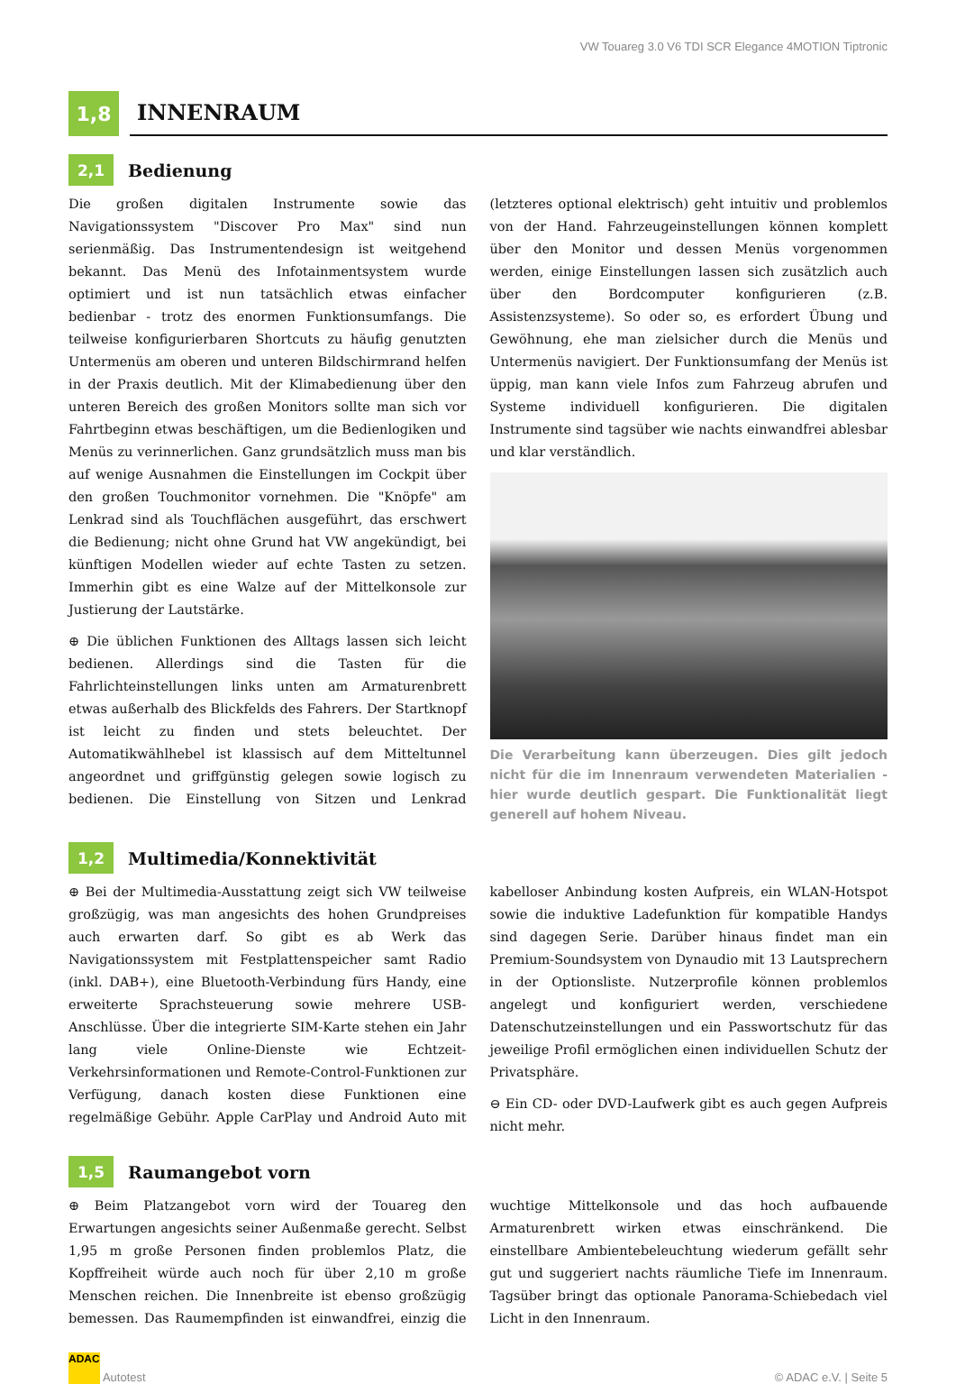VW Touareg 3.0 V6 TDI SCR Elegance 4MOTION Tiptronic
1,8
INNENRAUM
2,1
Bedienung
Die großen digitalen Instrumente sowie das Navigationssystem "Discover Pro Max" sind nun serienmäßig. Das Instrumentendesign ist weitgehend bekannt. Das Menü des Infotainmentsystem wurde optimiert und ist nun tatsächlich etwas einfacher bedienbar - trotz des enormen Funktionsumfangs. Die teilweise konfigurierbaren Shortcuts zu häufig genutzten Untermenüs am oberen und unteren Bildschirmrand helfen in der Praxis deutlich. Mit der Klimabedienung über den unteren Bereich des großen Monitors sollte man sich vor Fahrtbeginn etwas beschäftigen, um die Bedienlogiken und Menüs zu verinnerlichen. Ganz grundsätzlich muss man bis auf wenige Ausnahmen die Einstellungen im Cockpit über den großen Touchmonitor vornehmen. Die "Knöpfe" am Lenkrad sind als Touchflächen ausgeführt, das erschwert die Bedienung; nicht ohne Grund hat VW angekündigt, bei künftigen Modellen wieder auf echte Tasten zu setzen. Immerhin gibt es eine Walze auf der Mittelkonsole zur Justierung der Lautstärke.
⊕ Die üblichen Funktionen des Alltags lassen sich leicht bedienen. Allerdings sind die Tasten für die Fahrlichteinstellungen links unten am Armaturenbrett etwas außerhalb des Blickfelds des Fahrers. Der Startknopf ist leicht zu finden und stets beleuchtet. Der Automatikwählhebel ist klassisch auf dem Mitteltunnel angeordnet und griffgünstig gelegen sowie logisch zu bedienen. Die Einstellung von Sitzen und Lenkrad (letzteres optional elektrisch) geht intuitiv und problemlos von der Hand. Fahrzeugeinstellungen können komplett über den Monitor und dessen Menüs vorgenommen werden, einige Einstellungen lassen sich zusätzlich auch über den Bordcomputer konfigurieren (z.B. Assistenzsysteme). So oder so, es erfordert Übung und Gewöhnung, ehe man zielsicher durch die Menüs und Untermenüs navigiert. Der Funktionsumfang der Menüs ist üppig, man kann viele Infos zum Fahrzeug abrufen und Systeme individuell konfigurieren. Die digitalen Instrumente sind tagsüber wie nachts einwandfrei ablesbar und klar verständlich.
Die Verarbeitung kann überzeugen. Dies gilt jedoch nicht für die im Innenraum verwendeten Materialien - hier wurde deutlich gespart. Die Funktionalität liegt generell auf hohem Niveau.
1,2
Multimedia/Konnektivität
⊕ Bei der Multimedia-Ausstattung zeigt sich VW teilweise großzügig, was man angesichts des hohen Grundpreises auch erwarten darf. So gibt es ab Werk das Navigationssystem mit Festplattenspeicher samt Radio (inkl. DAB+), eine Bluetooth-Verbindung fürs Handy, eine erweiterte Sprachsteuerung sowie mehrere USB-Anschlüsse. Über die integrierte SIM-Karte stehen ein Jahr lang viele Online-Dienste wie Echtzeit-Verkehrsinformationen und Remote-Control-Funktionen zur Verfügung, danach kosten diese Funktionen eine regelmäßige Gebühr. Apple CarPlay und Android Auto mit kabelloser Anbindung kosten Aufpreis, ein WLAN-Hotspot sowie die induktive Ladefunktion für kompatible Handys sind dagegen Serie. Darüber hinaus findet man ein Premium-Soundsystem von Dynaudio mit 13 Lautsprechern in der Optionsliste. Nutzerprofile können problemlos angelegt und konfiguriert werden, verschiedene Datenschutzeinstellungen und ein Passwortschutz für das jeweilige Profil ermöglichen einen individuellen Schutz der Privatsphäre.
⊖ Ein CD- oder DVD-Laufwerk gibt es auch gegen Aufpreis nicht mehr.
1,5
Raumangebot vorn
⊕ Beim Platzangebot vorn wird der Touareg den Erwartungen angesichts seiner Außenmaße gerecht. Selbst 1,95 m große Personen finden problemlos Platz, die Kopffreiheit würde auch noch für über 2,10 m große Menschen reichen. Die Innenbreite ist ebenso großzügig bemessen. Das Raumempfinden ist einwandfrei, einzig die wuchtige Mittelkonsole und das hoch aufbauende Armaturenbrett wirken etwas einschränkend. Die einstellbare Ambientebeleuchtung wiederum gefällt sehr gut und suggeriert nachts räumliche Tiefe im Innenraum. Tagsüber bringt das optionale Panorama-Schiebedach viel Licht in den Innenraum.
ADAC Autotest
© ADAC e.V. | Seite 5